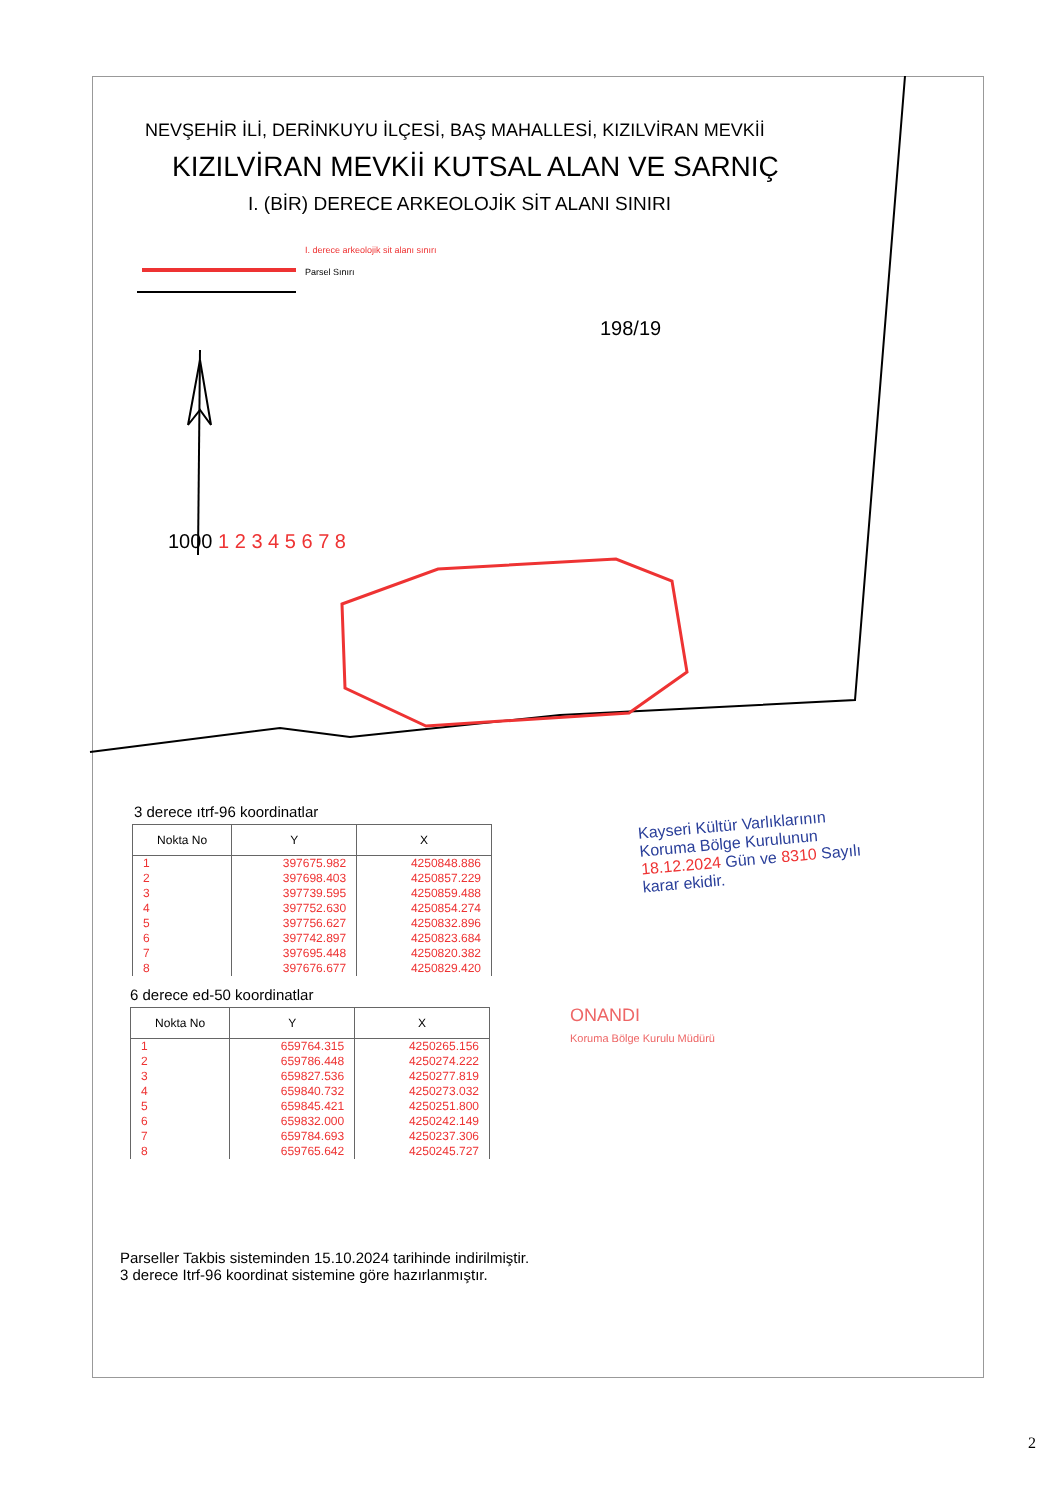NEVŞEHİR İLİ, DERİNKUYU İLÇESİ, BAŞ MAHALLESİ, KIZILVİRAN MEVKİİ
KIZILVİRAN MEVKİİ KUTSAL ALAN VE SARNIÇ
I. (BİR) DERECE ARKEOLOJİK SİT ALANI SINIRI
I. derece arkeolojik sit alanı sınırı
Parsel Sınırı
198/19
1000 1 2 3 4 5 6 7 8
3 derece ıtrf-96 koordinatlar
| Nokta No | Y | X |
| --- | --- | --- |
| 1 | 397675.982 | 4250848.886 |
| 2 | 397698.403 | 4250857.229 |
| 3 | 397739.595 | 4250859.488 |
| 4 | 397752.630 | 4250854.274 |
| 5 | 397756.627 | 4250832.896 |
| 6 | 397742.897 | 4250823.684 |
| 7 | 397695.448 | 4250820.382 |
| 8 | 397676.677 | 4250829.420 |
6 derece ed-50 koordinatlar
| Nokta No | Y | X |
| --- | --- | --- |
| 1 | 659764.315 | 4250265.156 |
| 2 | 659786.448 | 4250274.222 |
| 3 | 659827.536 | 4250277.819 |
| 4 | 659840.732 | 4250273.032 |
| 5 | 659845.421 | 4250251.800 |
| 6 | 659832.000 | 4250242.149 |
| 7 | 659784.693 | 4250237.306 |
| 8 | 659765.642 | 4250245.727 |
Parseller Takbis sisteminden 15.10.2024 tarihinde indirilmiştir.
3 derece Itrf-96 koordinat sistemine göre hazırlanmıştır.
Kayseri Kültür Varlıklarının
Koruma Bölge Kurulunun
18.12.2024 Gün ve 8310 Sayılı
karar ekidir.
ONANDI
Koruma Bölge Kurulu Müdürü
2